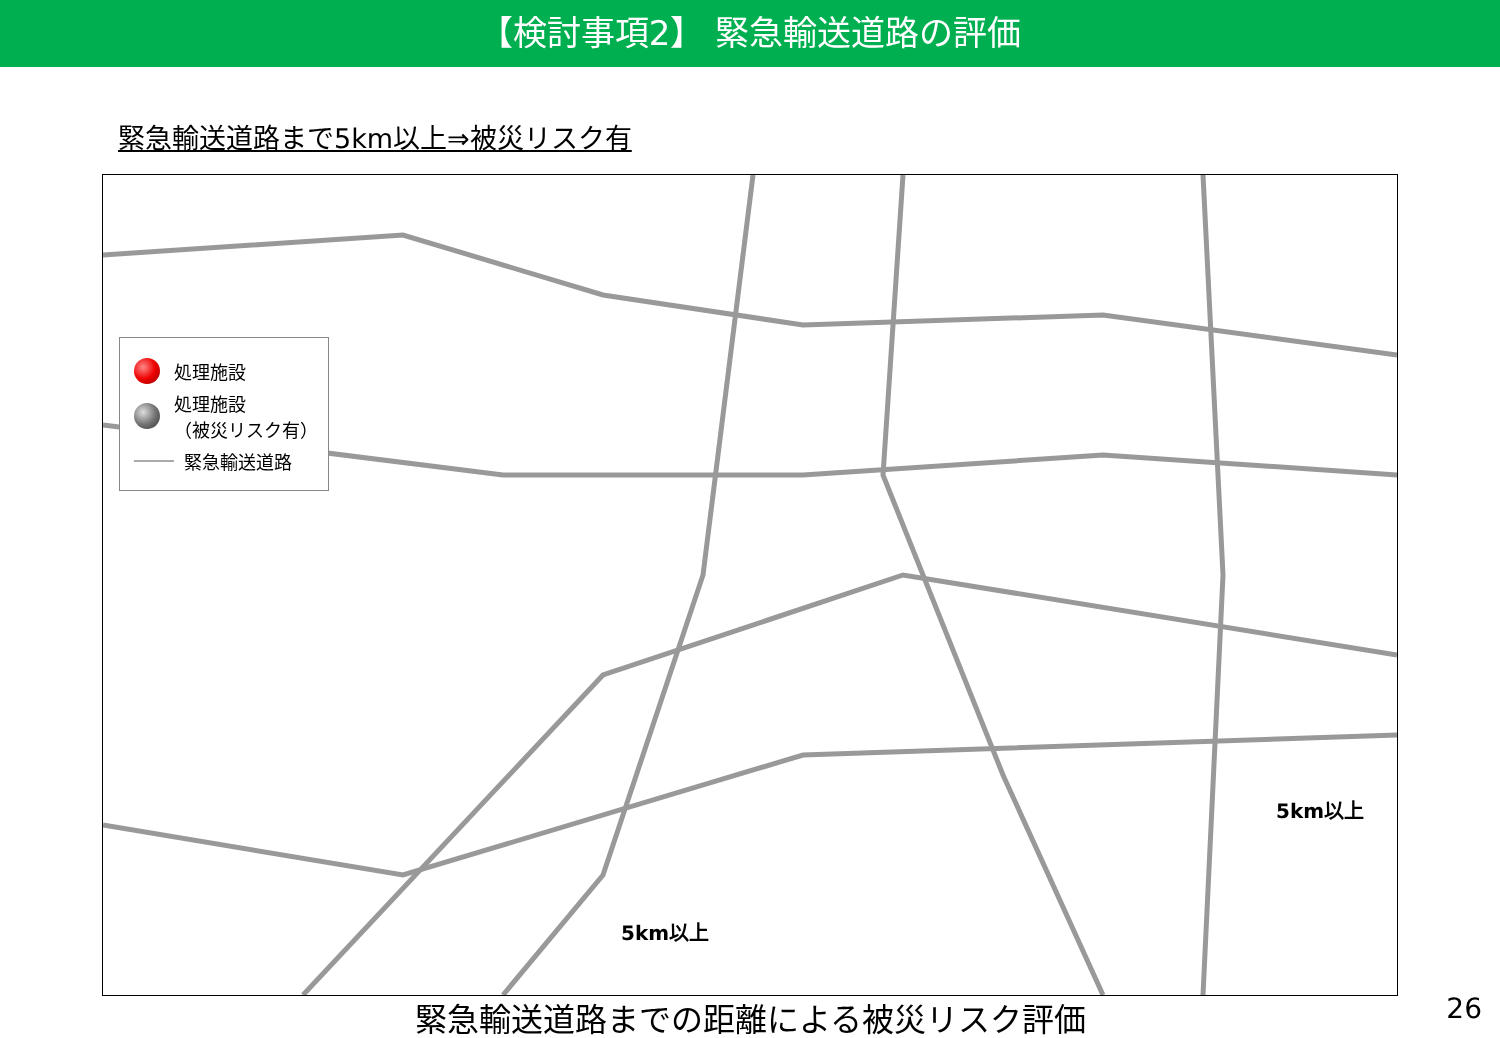【検討事項2】 緊急輸送道路の評価
緊急輸送道路まで5km以上⇒被災リスク有
処理施設
処理施設
（被災リスク有）
緊急輸送道路
5km以上
5km以上
緊急輸送道路までの距離による被災リスク評価 26